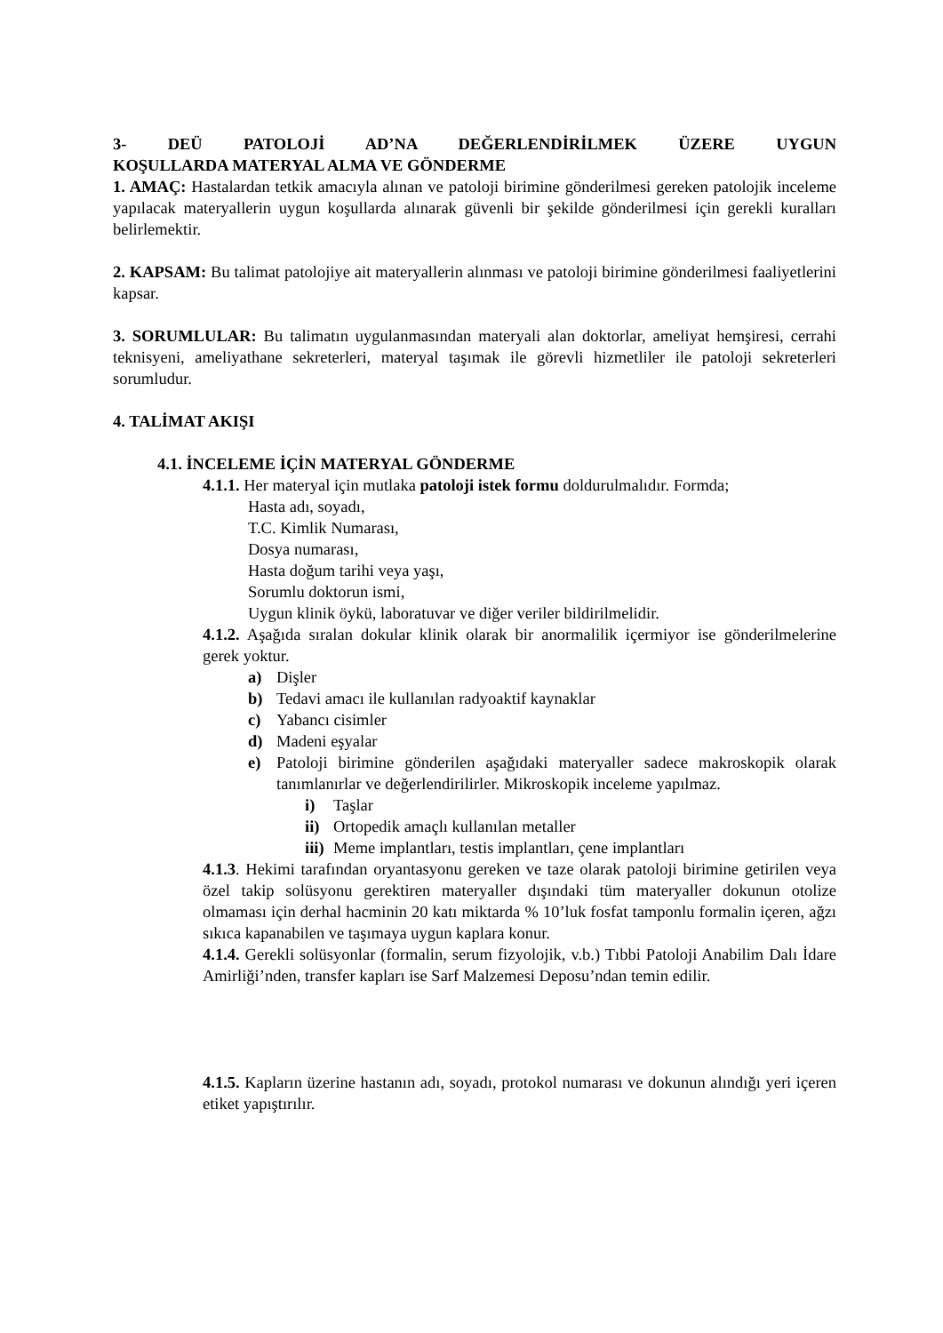3- DEÜ PATOLOJİ AD’NA DEĞERLENDİRİLMEK ÜZERE UYGUN
KOŞULLARDA MATERYAL ALMA VE GÖNDERME
1. AMAÇ: Hastalardan tetkik amacıyla alınan ve patoloji birimine gönderilmesi gereken patolojik inceleme yapılacak materyallerin uygun koşullarda alınarak güvenli bir şekilde gönderilmesi için gerekli kuralları belirlemektir.
2. KAPSAM: Bu talimat patolojiye ait materyallerin alınması ve patoloji birimine gönderilmesi faaliyetlerini kapsar.
3. SORUMLULAR: Bu talimatın uygulanmasından materyali alan doktorlar, ameliyat hemşiresi, cerrahi teknisyeni, ameliyathane sekreterleri, materyal taşımak ile görevli hizmetliler ile patoloji sekreterleri sorumludur.
4. TALİMAT AKIŞI
4.1. İNCELEME İÇİN MATERYAL GÖNDERME
4.1.1. Her materyal için mutlaka patoloji istek formu doldurulmalıdır. Formda;
Hasta adı, soyadı,
T.C. Kimlik Numarası,
Dosya numarası,
Hasta doğum tarihi veya yaşı,
Sorumlu doktorun ismi,
Uygun klinik öykü, laboratuvar ve diğer veriler bildirilmelidir.
4.1.2. Aşağıda sıralan dokular klinik olarak bir anormalilik içermiyor ise gönderilmelerine gerek yoktur.
a) Dişler
b) Tedavi amacı ile kullanılan radyoaktif kaynaklar
c) Yabancı cisimler
d) Madeni eşyalar
e) Patoloji birimine gönderilen aşağıdaki materyaller sadece makroskopik olarak tanımlanırlar ve değerlendirilirler. Mikroskopik inceleme yapılmaz.
i) Taşlar
ii) Ortopedik amaçlı kullanılan metaller
iii) Meme implantları, testis implantları, çene implantları
4.1.3. Hekimi tarafından oryantasyonu gereken ve taze olarak patoloji birimine getirilen veya özel takip solüsyonu gerektiren materyaller dışındaki tüm materyaller dokunun otolize olmaması için derhal hacminin 20 katı miktarda % 10’luk fosfat tamponlu formalin içeren, ağzı sıkıca kapanabilen ve taşımaya uygun kaplara konur.
4.1.4. Gerekli solüsyonlar (formalin, serum fizyolojik, v.b.) Tıbbi Patoloji Anabilim Dalı İdare Amirliği’nden, transfer kapları ise Sarf Malzemesi Deposu’ndan temin edilir.
4.1.5. Kapların üzerine hastanın adı, soyadı, protokol numarası ve dokunun alındığı yeri içeren etiket yapıştırılır.